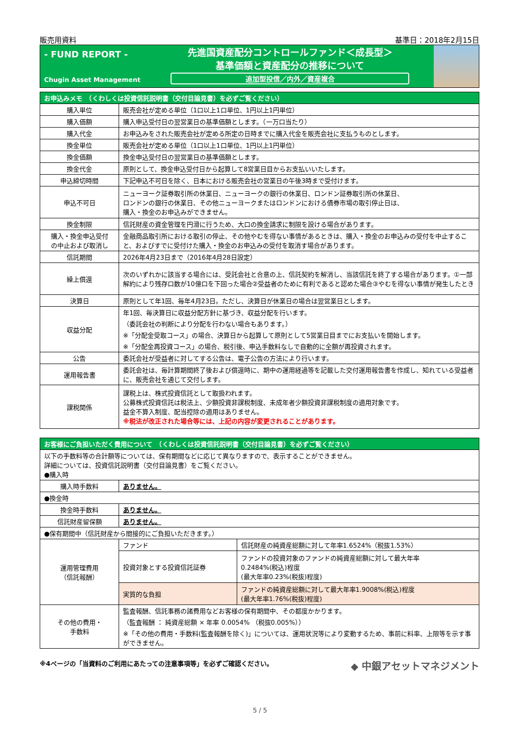販売用資料 基準日：2018年2月15日
- FUND REPORT -
Chugin Asset Management
先進国資産配分コントロールファンド＜成長型＞
基準価額と資産配分の推移について
追加型投信／内外／資産複合
| お申込みメモ （くわしくは投資信託説明書（交付目論見書）を必ずご覧ください） | |
| --- | --- |
| 購入単位 | 販売会社が定める単位（1口以上1口単位、1円以上1円単位） |
| 購入価額 | 購入申込受付日の翌営業日の基準価額とします。（一万口当たり） |
| 購入代金 | お申込みをされた販売会社が定める所定の日時までに購入代金を販売会社に支払うものとします。 |
| 換金単位 | 販売会社が定める単位（1口以上1口単位、1円以上1円単位） |
| 換金価額 | 換金申込受付日の翌営業日の基準価額とします。 |
| 換金代金 | 原則として、換金申込受付日から起算して8営業日目からお支払いいたします。 |
| 申込締切時間 | 下記申込不可日を除く、日本における販売会社の営業日の午後3時まで受付けます。 |
| 申込不可日 | ニューヨーク証券取引所の休業日、ニューヨークの銀行の休業日、ロンドン証券取引所の休業日、 ロンドンの銀行の休業日、その他ニューヨークまたはロンドンにおける債券市場の取引停止日は、 購入・換金のお申込みができません。 |
| 換金制限 | 信託財産の資金管理を円滑に行うため、大口の換金請求に制限を設ける場合があります。 |
| 購入・換金申込受付 の中止および取消し | 金融商品取引所における取引の停止、その他やむを得ない事情があるときは、購入・換金のお申込みの受付を中止すること、およびすでに受付けた購入・換金のお申込みの受付を取消す場合があります。 |
| 信託期間 | 2026年4月23日まで（2016年4月28日設定） |
| 繰上償還 | 次のいずれかに該当する場合には、受託会社と合意の上、信託契約を解消し、当該信託を終了する場合があります。①一部解約により残存口数が10億口を下回った場合②受益者のために有利であると認めた場合③やむを得ない事情が発生したとき |
| 決算日 | 原則として年1回、毎年4月23日。ただし、決算日が休業日の場合は翌営業日とします。 |
| 収益分配 | 年1回、毎決算日に収益分配方針に基づき、収益分配を行います。 （委託会社の判断により分配を行わない場合もあります。） ※「分配金受取コース」の場合、決算日から起算して原則として5営業日目までにお支払いを開始します。 ※「分配金再投資コース」の場合、税引後、申込手数料なしで自動的に全額が再投資されます。 |
| 公告 | 委託会社が受益者に対してする公告は、電子公告の方法により行います。 |
| 運用報告書 | 委託会社は、毎計算期間終了後および償還時に、期中の運用経過等を記載した交付運用報告書を作成し、知れている受益者に、販売会社を通じて交付します。 |
| 課税関係 | 課税上は、株式投資信託として取扱われます。 公募株式投資信託は税法上、少額投資非課税制度、未成年者少額投資非課税制度の適用対象です。 益金不算入制度、配当控除の適用はありません。 ※税法が改正された場合等には、上記の内容が変更されることがあります。 |
| お客様にご負担いただく費用について （くわしくは投資信託説明書（交付目論見書）を必ずご覧ください） | | |
| --- | --- | --- |
| 以下の手数料等の合計額等については、保有期間などに応じて異なりますので、表示することができません。 詳細については、投資信託説明書（交付目論見書）をご覧ください。 ●購入時 | | |
| 購入時手数料 | ありません。 | |
| ●換金時 | | |
| 換金時手数料 | ありません。 | |
| 信託財産留保額 | ありません。 | |
| ●保有期間中（信託財産から間接的にご負担いただきます。） | | |
| 運用管理費用 （信託報酬） | ファンド | 信託財産の純資産総額に対して年率1.6524%（税抜1.53%） |
| | 投資対象とする投資信託証券 | ファンドの投資対象のファンドの純資産総額に対して最大年率 0.2484%(税込)程度 (最大年率0.23%(税抜)程度) |
| | 実質的な負担 | ファンドの純資産総額に対して最大年率1.9008%(税込)程度 (最大年率1.76%(税抜)程度) |
| その他の費用・ 手数料 | 監査報酬、信託事務の諸費用などお客様の保有期間中、その都度かかります。 （監査報酬 ： 純資産総額 × 年率 0.0054% （税抜0.005%）） ※「その他の費用・手数料(監査報酬を除く)」については、運用状況等により変動するため、事前に料率、上限等を示す事ができません。 | |
※4ページの「当資料のご利用にあたっての注意事項等」を必ずご確認ください。 ◆ 中銀アセットマネジメント
5 / 5